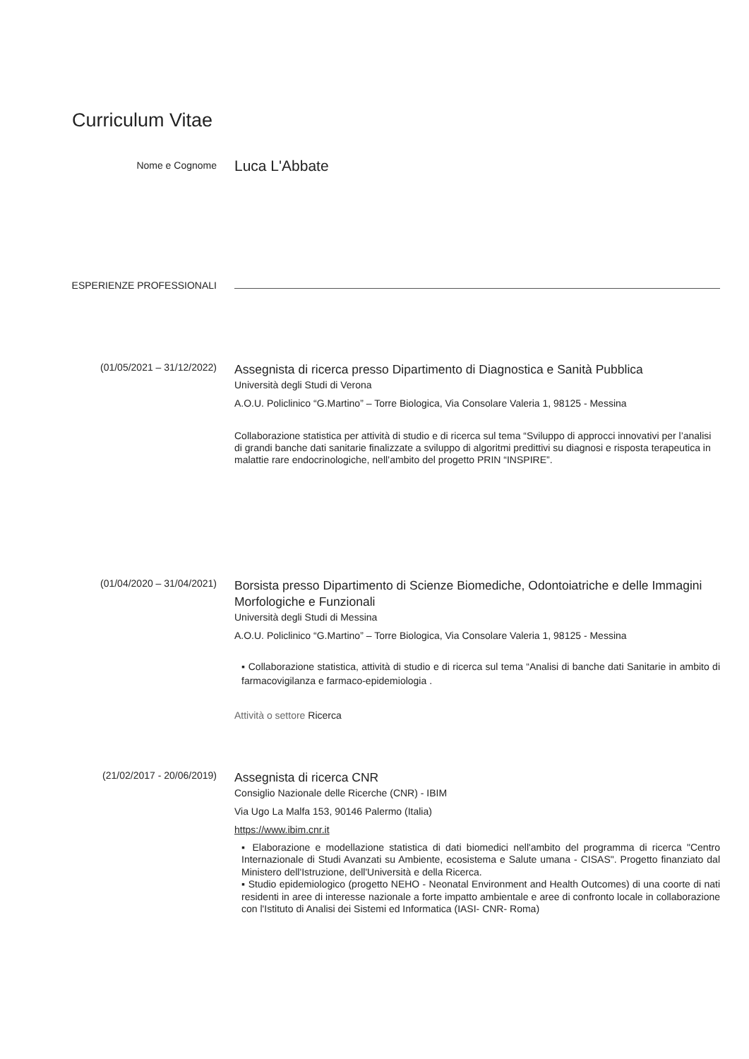Curriculum Vitae
Nome e Cognome
Luca L'Abbate
ESPERIENZE PROFESSIONALI
(01/05/2021 – 31/12/2022)
Assegnista di ricerca presso Dipartimento di Diagnostica e Sanità Pubblica
Università degli Studi di Verona
A.O.U. Policlinico “G.Martino” – Torre Biologica, Via Consolare Valeria 1, 98125 - Messina
Collaborazione statistica per attività di studio e di ricerca sul tema “Sviluppo di approcci innovativi per l’analisi di grandi banche dati sanitarie finalizzate a sviluppo di algoritmi predittivi su diagnosi e risposta terapeutica in malattie rare endocrinologiche, nell’ambito del progetto PRIN “INSPIRE”.
(01/04/2020 – 31/04/2021)
Borsista presso Dipartimento di Scienze Biomediche, Odontoiatriche e delle Immagini Morfologiche e Funzionali
Università degli Studi di Messina
A.O.U. Policlinico “G.Martino” – Torre Biologica, Via Consolare Valeria 1, 98125 - Messina
▪ Collaborazione statistica, attività di studio e di ricerca sul tema “Analisi di banche dati Sanitarie in ambito di farmacovigilanza e farmaco-epidemiologia .
Attività o settore Ricerca
(21/02/2017 - 20/06/2019)
Assegnista di ricerca CNR
Consiglio Nazionale delle Ricerche (CNR) - IBIM
Via Ugo La Malfa 153, 90146 Palermo (Italia)
https://www.ibim.cnr.it
▪ Elaborazione e modellazione statistica di dati biomedici nell'ambito del programma di ricerca "Centro Internazionale di Studi Avanzati su Ambiente, ecosistema e Salute umana - CISAS". Progetto finanziato dal Ministero dell'Istruzione, dell'Università e della Ricerca.
▪ Studio epidemiologico (progetto NEHO - Neonatal Environment and Health Outcomes) di una coorte di nati residenti in aree di interesse nazionale a forte impatto ambientale e aree di confronto locale in collaborazione con l'Istituto di Analisi dei Sistemi ed Informatica (IASI- CNR- Roma)